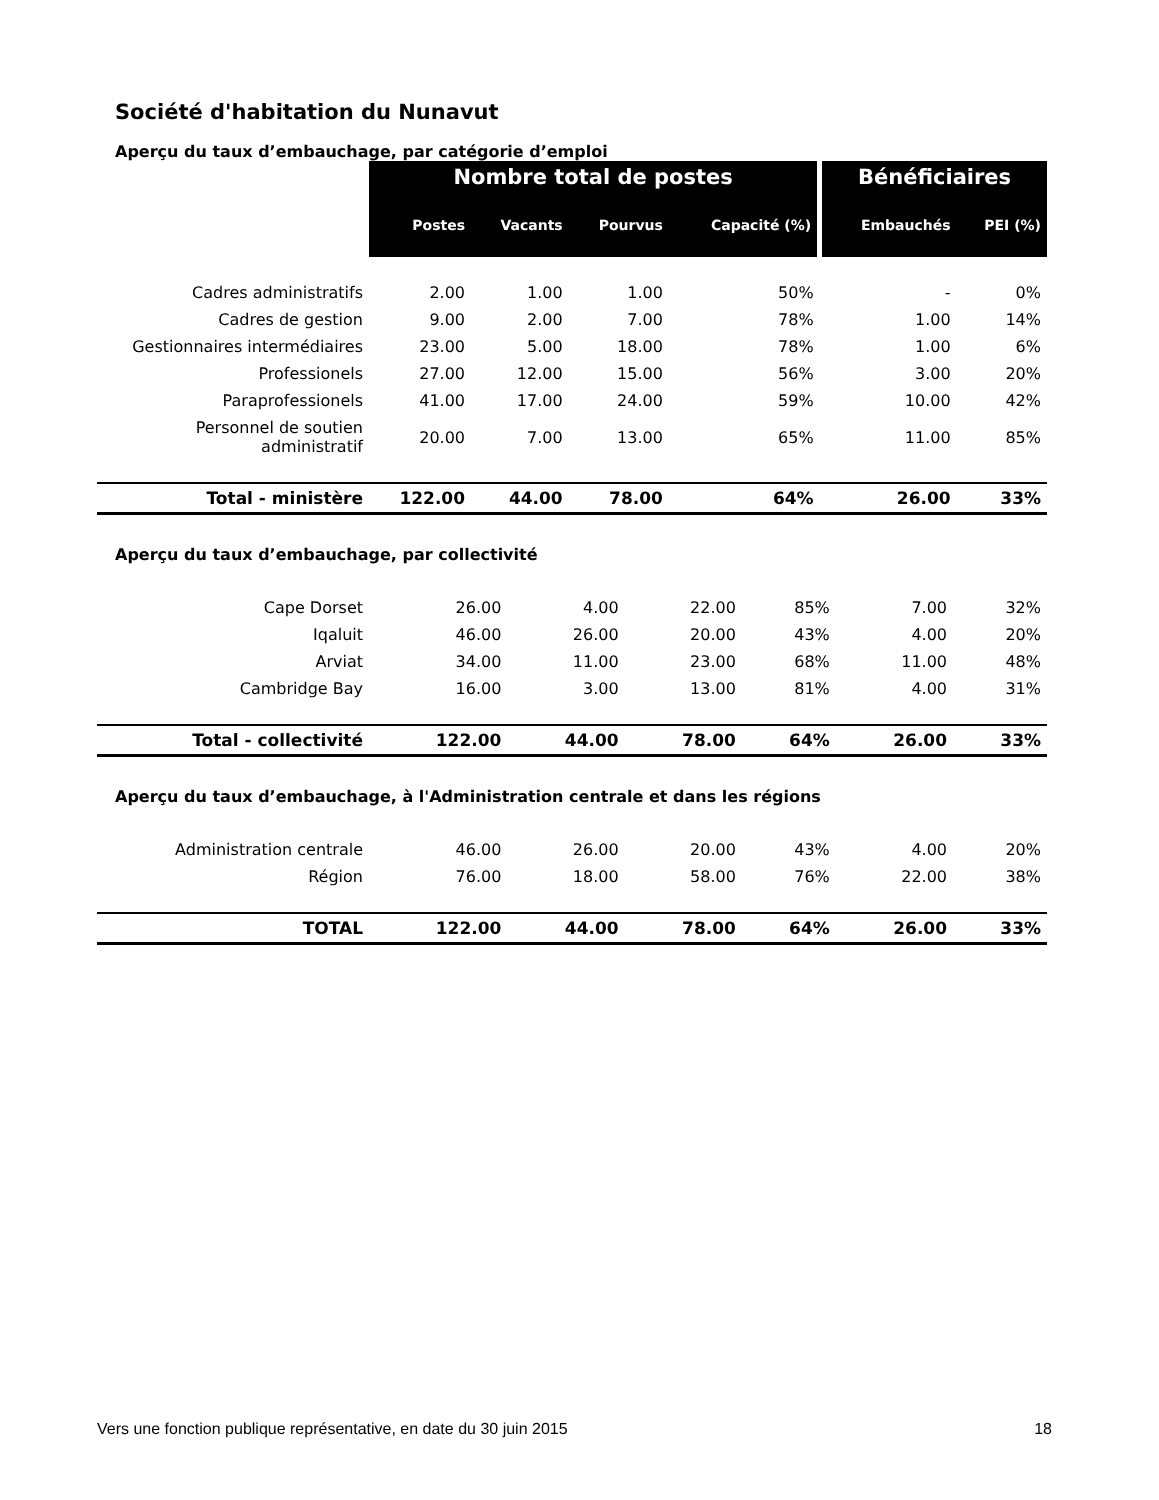Société d'habitation du Nunavut
Aperçu du taux d’embauchage, par catégorie d’emploi
| | Nombre total de postes | | | | Bénéficiaires | |
| --- | --- | --- | --- | --- | --- | --- |
| | Postes | Vacants | Pourvus | Capacité (%) | Embauchés | PEI (%) |
| Cadres administratifs | 2.00 | 1.00 | 1.00 | 50% | - | 0% |
| Cadres de gestion | 9.00 | 2.00 | 7.00 | 78% | 1.00 | 14% |
| Gestionnaires intermédiaires | 23.00 | 5.00 | 18.00 | 78% | 1.00 | 6% |
| Professionels | 27.00 | 12.00 | 15.00 | 56% | 3.00 | 20% |
| Paraprofessionels | 41.00 | 17.00 | 24.00 | 59% | 10.00 | 42% |
| Personnel de soutien administratif | 20.00 | 7.00 | 13.00 | 65% | 11.00 | 85% |
| Total - ministère | 122.00 | 44.00 | 78.00 | 64% | 26.00 | 33% |
Aperçu du taux d’embauchage, par collectivité
| Cape Dorset | 26.00 | 4.00 | 22.00 | 85% | 7.00 | 32% |
| Iqaluit | 46.00 | 26.00 | 20.00 | 43% | 4.00 | 20% |
| Arviat | 34.00 | 11.00 | 23.00 | 68% | 11.00 | 48% |
| Cambridge Bay | 16.00 | 3.00 | 13.00 | 81% | 4.00 | 31% |
| Total - collectivité | 122.00 | 44.00 | 78.00 | 64% | 26.00 | 33% |
Aperçu du taux d’embauchage, à l'Administration centrale et dans les régions
| Administration centrale | 46.00 | 26.00 | 20.00 | 43% | 4.00 | 20% |
| Région | 76.00 | 18.00 | 58.00 | 76% | 22.00 | 38% |
| TOTAL | 122.00 | 44.00 | 78.00 | 64% | 26.00 | 33% |
Vers une fonction publique représentative, en date du 30 juin 2015 18